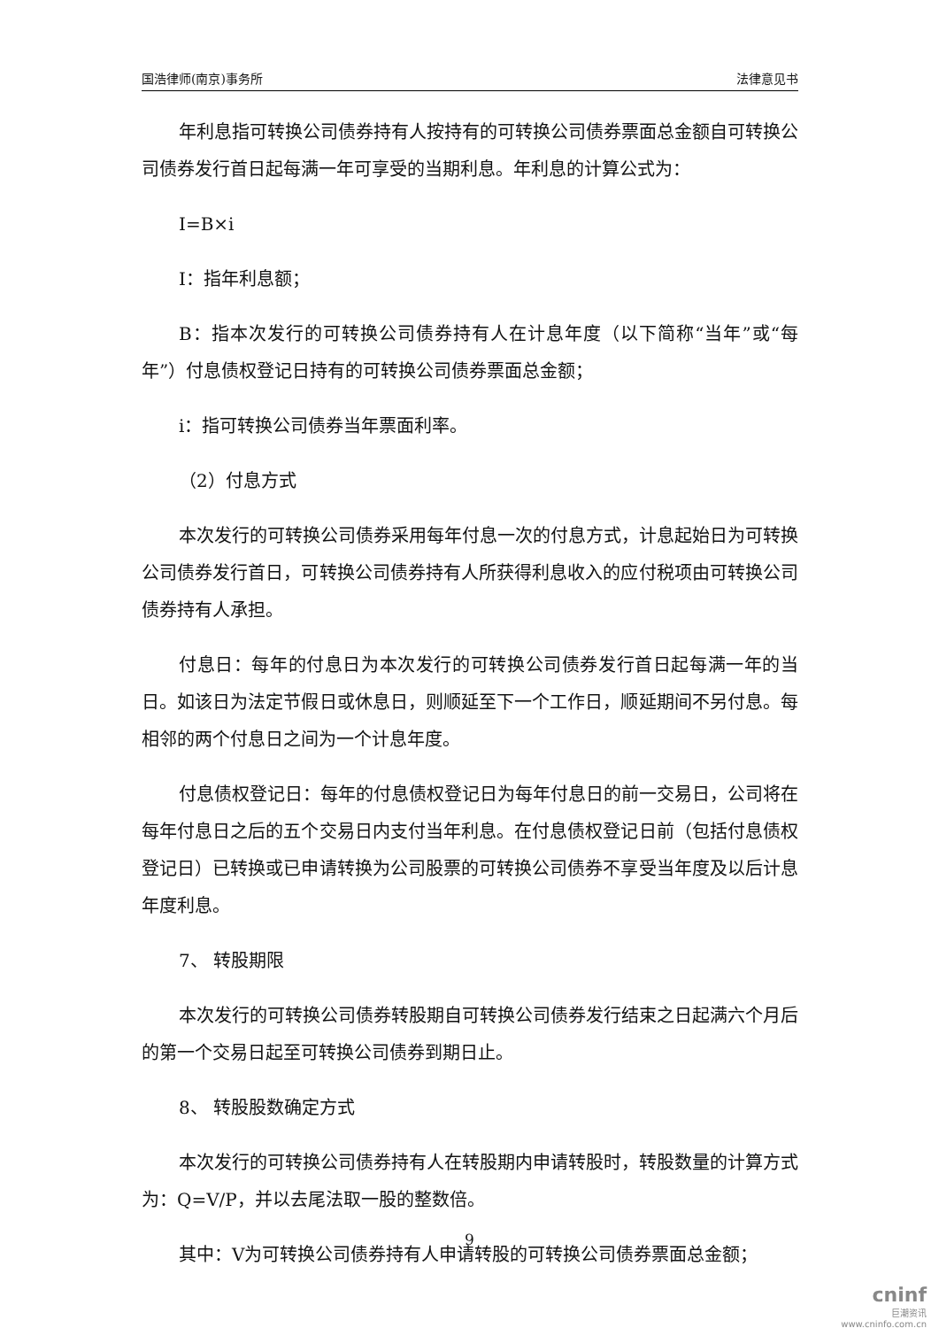国浩律师(南京)事务所 法律意见书
年利息指可转换公司债券持有人按持有的可转换公司债券票面总金额自可转换公司债券发行首日起每满一年可享受的当期利息。年利息的计算公式为：
I=B×i
I：指年利息额；
B：指本次发行的可转换公司债券持有人在计息年度（以下简称“当年”或“每年”）付息债权登记日持有的可转换公司债券票面总金额；
i：指可转换公司债券当年票面利率。
（2）付息方式
本次发行的可转换公司债券采用每年付息一次的付息方式，计息起始日为可转换公司债券发行首日，可转换公司债券持有人所获得利息收入的应付税项由可转换公司债券持有人承担。
付息日：每年的付息日为本次发行的可转换公司债券发行首日起每满一年的当日。如该日为法定节假日或休息日，则顺延至下一个工作日，顺延期间不另付息。每相邻的两个付息日之间为一个计息年度。
付息债权登记日：每年的付息债权登记日为每年付息日的前一交易日，公司将在每年付息日之后的五个交易日内支付当年利息。在付息债权登记日前（包括付息债权登记日）已转换或已申请转换为公司股票的可转换公司债券不享受当年度及以后计息年度利息。
7、 转股期限
本次发行的可转换公司债券转股期自可转换公司债券发行结束之日起满六个月后的第一个交易日起至可转换公司债券到期日止。
8、 转股股数确定方式
本次发行的可转换公司债券持有人在转股期内申请转股时，转股数量的计算方式为：Q=V/P，并以去尾法取一股的整数倍。
其中：V为可转换公司债券持有人申请转股的可转换公司债券票面总金额；
9
cninf
巨潮资讯
www.cninfo.com.cn